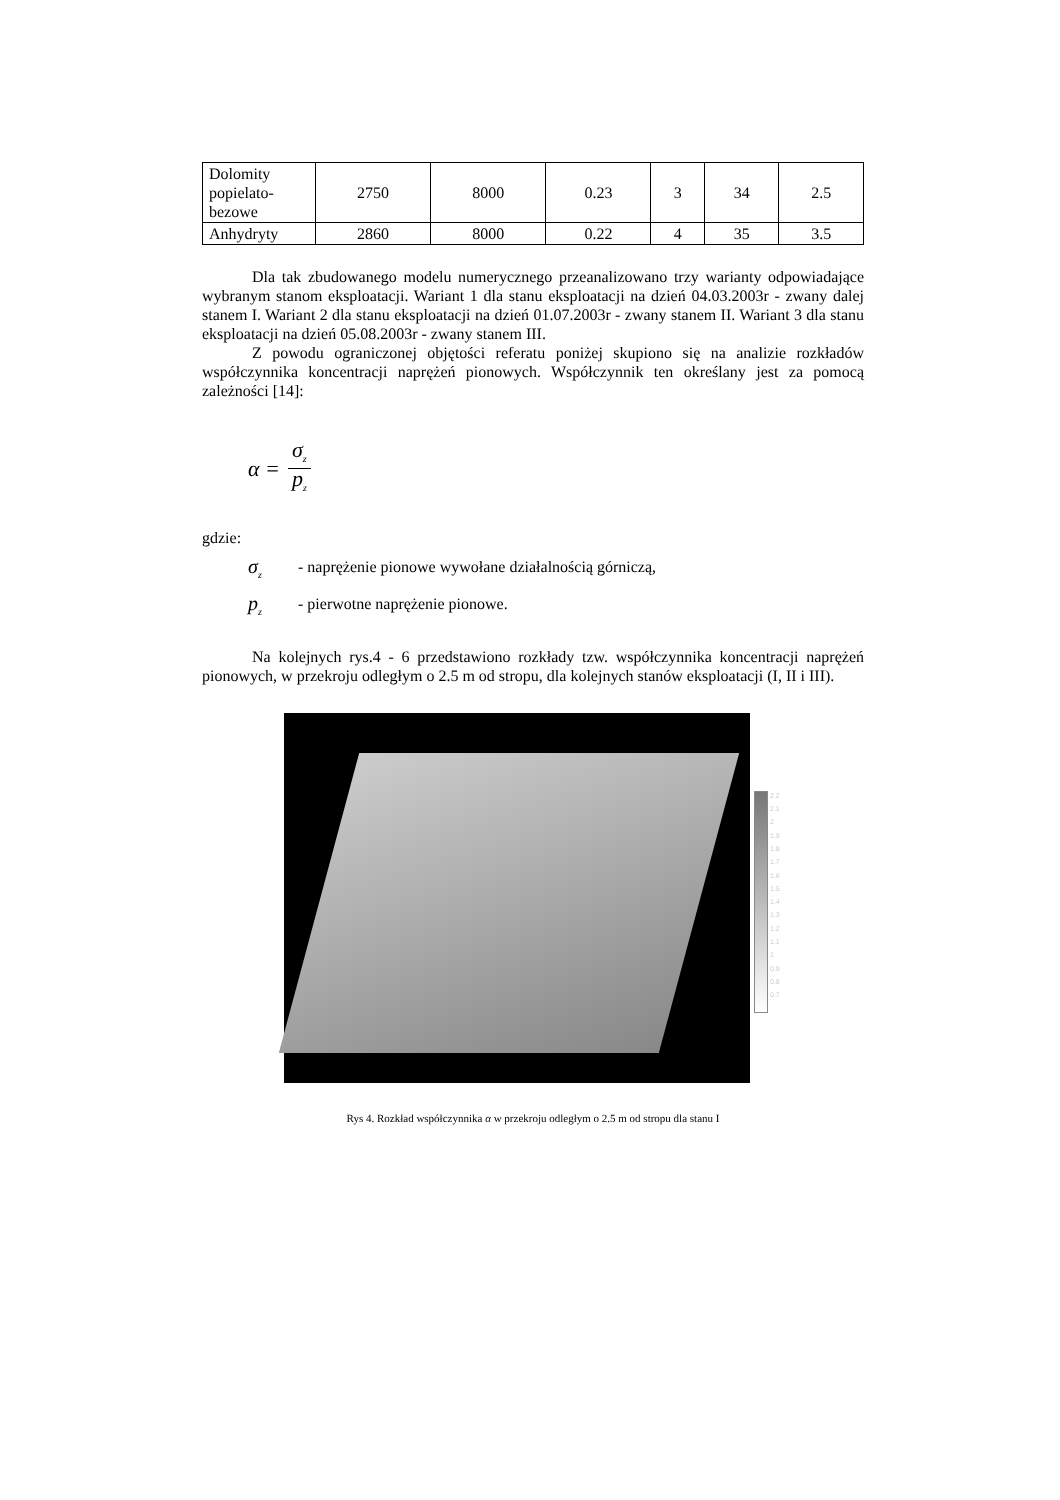| Dolomity popielato-bezowe | 2750 | 8000 | 0.23 | 3 | 34 | 2.5 |
| Anhydryty | 2860 | 8000 | 0.22 | 4 | 35 | 3.5 |
Dla tak zbudowanego modelu numerycznego przeanalizowano trzy warianty odpowiadające wybranym stanom eksploatacji. Wariant 1 dla stanu eksploatacji na dzień 04.03.2003r - zwany dalej stanem I. Wariant 2 dla stanu eksploatacji na dzień 01.07.2003r - zwany stanem II. Wariant 3 dla stanu eksploatacji na dzień 05.08.2003r - zwany stanem III.
Z powodu ograniczonej objętości referatu poniżej skupiono się na analizie rozkładów współczynnika koncentracji naprężeń pionowych. Współczynnik ten określany jest za pomocą zależności [14]:
α = σ<sub>z</sub> p<sub>z</sub>
gdzie:
σ<sub>z</sub> - naprężenie pionowe wywołane działalnością górniczą,
p<sub>z</sub> - pierwotne naprężenie pionowe.
Na kolejnych rys.4 - 6 przedstawiono rozkłady tzw. współczynnika koncentracji naprężeń pionowych, w przekroju odległym o 2.5 m od stropu, dla kolejnych stanów eksploatacji (I, II i III).
2.2
2.1
2
1.9
1.8
1.7
1.6
1.5
1.4
1.3
1.2
1.1
1
0.9
0.8
0.7
Rys 4. Rozkład współczynnika α w przekroju odległym o 2.5 m od stropu dla stanu I